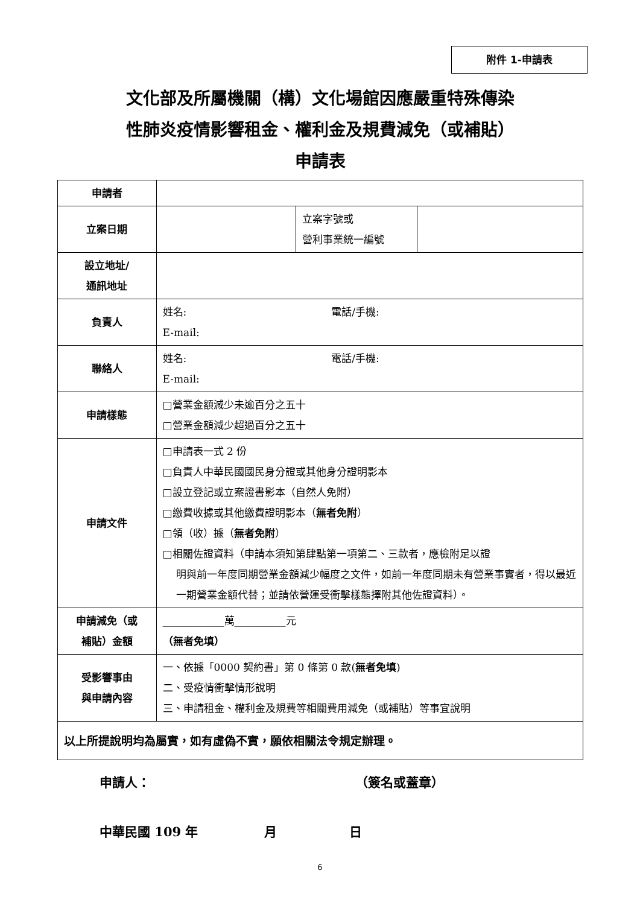附件 1-申請表
文化部及所屬機關（構）文化場館因應嚴重特殊傳染
性肺炎疫情影響租金、權利金及規費減免（或補貼）
申請表
| 申請者 | | | |
| 立案日期 | | 立案字號或 營利事業統一編號 | |
| 設立地址/ 通訊地址 | | | |
| 負責人 | 姓名: 電話/手機: E-mail: | | |
| 聯絡人 | 姓名: 電話/手機: E-mail: | | |
| 申請樣態 | □營業金額減少未逾百分之五十 □營業金額減少超過百分之五十 | | |
| 申請文件 | □申請表一式 2 份 □負責人中華民國國民身分證或其他身分證明影本 □設立登記或立案證書影本（自然人免附） □繳費收據或其他繳費證明影本（ 無者免附 ） □領（收）據（ 無者免附 ） □相關佐證資料（申請本須知第肆點第一項第二、三款者，應檢附足以證 明與前一年度同期營業金額減少幅度之文件，如前一年度同期未有營業事實者，得以最近一期營業金額代替；並請依營運受衝擊樣態擇附其他佐證資料）。 | | |
| 申請減免（或 補貼）金額 | ____________萬__________元 （無者免填） | | |
| 受影響事由 與申請內容 | 一、依據「0000 契約書」第 0 條第 0 款( 無者免填 ) 二、受疫情衝擊情形說明 三、申請租金、權利金及規費等相關費用減免（或補貼）等事宜說明 | | |
| 以上所提說明均為屬實，如有虛偽不實，願依相關法令規定辦理。 | | | |
申請人： （簽名或蓋章）
中華民國 109 年 月 日
6